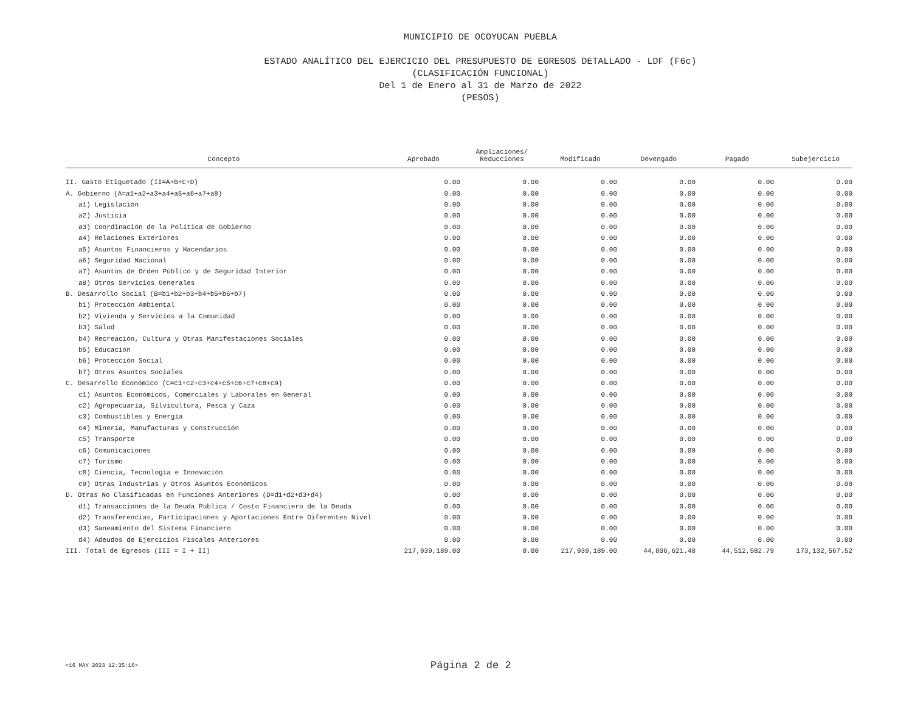MUNICIPIO DE OCOYUCAN PUEBLA
ESTADO ANALÍTICO DEL EJERCICIO DEL PRESUPUESTO DE EGRESOS DETALLADO - LDF (F6c)
(CLASIFICACIÓN FUNCIONAL)
Del 1 de Enero al 31 de Marzo de 2022
(PESOS)
| Concepto | Aprobado | Ampliaciones/ Reducciones | Modificado | Devengado | Pagado | Subejercicio |
| --- | --- | --- | --- | --- | --- | --- |
| II. Gasto Etiquetado (II=A+B+C+D) | 0.00 | 0.00 | 0.00 | 0.00 | 0.00 | 0.00 |
| A. Gobierno (A=a1+a2+a3+a4+a5+a6+a7+a8) | 0.00 | 0.00 | 0.00 | 0.00 | 0.00 | 0.00 |
| a1) Legislación | 0.00 | 0.00 | 0.00 | 0.00 | 0.00 | 0.00 |
| a2) Justicia | 0.00 | 0.00 | 0.00 | 0.00 | 0.00 | 0.00 |
| a3) Coordinación de la Política de Gobierno | 0.00 | 0.00 | 0.00 | 0.00 | 0.00 | 0.00 |
| a4) Relaciones Exteriores | 0.00 | 0.00 | 0.00 | 0.00 | 0.00 | 0.00 |
| a5) Asuntos Financieros y Hacendarios | 0.00 | 0.00 | 0.00 | 0.00 | 0.00 | 0.00 |
| a6) Seguridad Nacional | 0.00 | 0.00 | 0.00 | 0.00 | 0.00 | 0.00 |
| a7) Asuntos de Orden Público y de Seguridad Interior | 0.00 | 0.00 | 0.00 | 0.00 | 0.00 | 0.00 |
| a8) Otros Servicios Generales | 0.00 | 0.00 | 0.00 | 0.00 | 0.00 | 0.00 |
| B. Desarrollo Social (B=b1+b2+b3+b4+b5+b6+b7) | 0.00 | 0.00 | 0.00 | 0.00 | 0.00 | 0.00 |
| b1) Protección Ambiental | 0.00 | 0.00 | 0.00 | 0.00 | 0.00 | 0.00 |
| b2) Vivienda y Servicios a la Comunidad | 0.00 | 0.00 | 0.00 | 0.00 | 0.00 | 0.00 |
| b3) Salud | 0.00 | 0.00 | 0.00 | 0.00 | 0.00 | 0.00 |
| b4) Recreación, Cultura y Otras Manifestaciones Sociales | 0.00 | 0.00 | 0.00 | 0.00 | 0.00 | 0.00 |
| b5) Educación | 0.00 | 0.00 | 0.00 | 0.00 | 0.00 | 0.00 |
| b6) Protección Social | 0.00 | 0.00 | 0.00 | 0.00 | 0.00 | 0.00 |
| b7) Otros Asuntos Sociales | 0.00 | 0.00 | 0.00 | 0.00 | 0.00 | 0.00 |
| C. Desarrollo Económico (C=c1+c2+c3+c4+c5+c6+c7+c8+c9) | 0.00 | 0.00 | 0.00 | 0.00 | 0.00 | 0.00 |
| c1) Asuntos Económicos, Comerciales y Laborales en General | 0.00 | 0.00 | 0.00 | 0.00 | 0.00 | 0.00 |
| c2) Agropecuaria, Silvicultura, Pesca y Caza | 0.00 | 0.00 | 0.00 | 0.00 | 0.00 | 0.00 |
| c3) Combustibles y Energía | 0.00 | 0.00 | 0.00 | 0.00 | 0.00 | 0.00 |
| c4) Minería, Manufacturas y Construcción | 0.00 | 0.00 | 0.00 | 0.00 | 0.00 | 0.00 |
| c5) Transporte | 0.00 | 0.00 | 0.00 | 0.00 | 0.00 | 0.00 |
| c6) Comunicaciones | 0.00 | 0.00 | 0.00 | 0.00 | 0.00 | 0.00 |
| c7) Turismo | 0.00 | 0.00 | 0.00 | 0.00 | 0.00 | 0.00 |
| c8) Ciencia, Tecnología e Innovación | 0.00 | 0.00 | 0.00 | 0.00 | 0.00 | 0.00 |
| c9) Otras Industrias y Otros Asuntos Económicos | 0.00 | 0.00 | 0.00 | 0.00 | 0.00 | 0.00 |
| D. Otras No Clasificadas en Funciones Anteriores (D=d1+d2+d3+d4) | 0.00 | 0.00 | 0.00 | 0.00 | 0.00 | 0.00 |
| d1) Transacciones de la Deuda Publica / Costo Financiero de la Deuda | 0.00 | 0.00 | 0.00 | 0.00 | 0.00 | 0.00 |
| d2) Transferencias, Participaciones y Aportaciones Entre Diferentes Nivel | 0.00 | 0.00 | 0.00 | 0.00 | 0.00 | 0.00 |
| d3) Saneamiento del Sistema Financiero | 0.00 | 0.00 | 0.00 | 0.00 | 0.00 | 0.00 |
| d4) Adeudos de Ejercicios Fiscales Anteriores | 0.00 | 0.00 | 0.00 | 0.00 | 0.00 | 0.00 |
| III. Total de Egresos (III = I + II) | 217,939,189.00 | 0.00 | 217,939,189.00 | 44,806,621.48 | 44,512,582.79 | 173,132,567.52 |
<16 MAY 2023 12:35:16>
Página 2 de 2